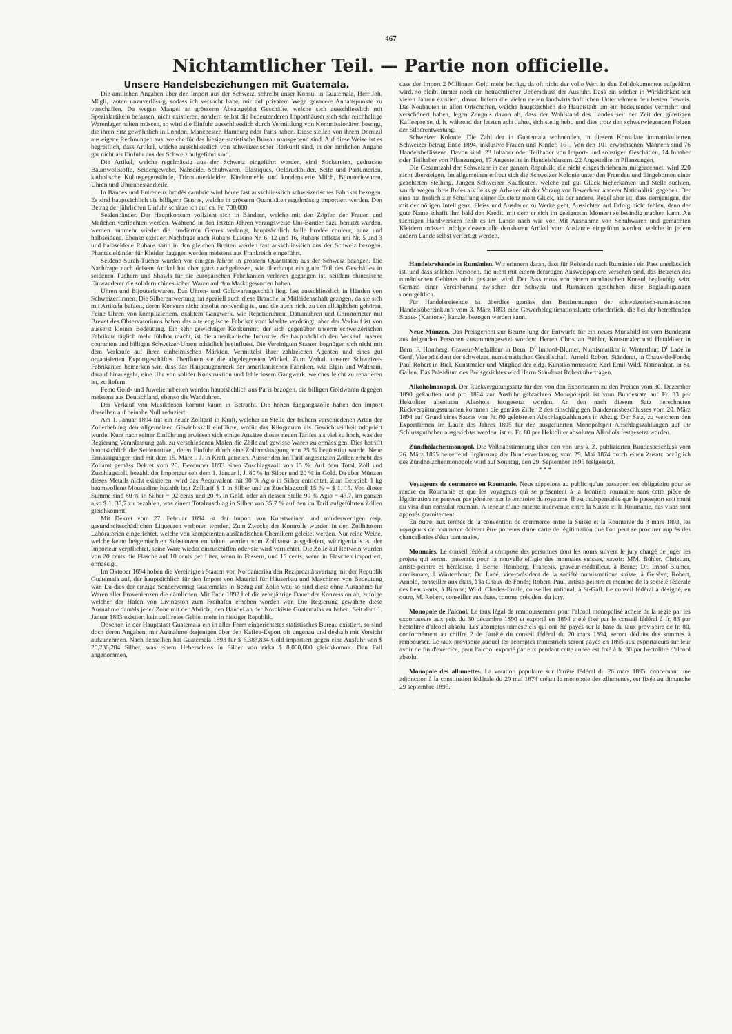467
Nichtamtlicher Teil. — Partie non officielle.
Unsere Handelsbeziehungen mit Guatemala.
Die amtlichen Angaben über den Import aus der Schweiz, schreibt unser Konsul in Guatemala, Herr Joh. Mägli, lauten unzuverlässig, sodass ich versucht habe, mir auf privatem Wege genauere Anhaltspunkte zu verschaffen. Da wegen Mangel an grösserm Absatzgebiet Geschäfte, welche sich ausschliesslich mit Spezialartikeln befassen, nicht existieren, sondern selbst die bedeutenderen Importhäuser sich sehr reichhaltige Warenlager halten müssen, so wird die Einfuhr ausschliesslich durch Vermittlung von Kommissionären besorgt, die ihren Sitz gewöhnlich in London, Manchester, Hamburg oder Paris haben. Diese stellen von ihrem Domizil aus eigene Rechnungen aus, welche für das hiesige statistische Bureau massgebend sind. Auf diese Weise ist es begreiflich, dass Artikel, welche ausschliesslich von schweizerischer Herkunft sind, in der amtlichen Angabe gar nicht als Einfuhr aus der Schweiz aufgeführt sind.
Die Artikel, welche regelmässig aus der Schweiz eingeführt werden, sind Stickereien, gedruckte Baumwollstoffe, Seidengewebe, Nähseide, Schuhwaren, Elastiques, Oeldruckbilder, Seife und Parfümerien, katholische Kultusgegenstände, Tricotunterkleider, Kindermehle und kondensierte Milch, Bijouteriewaren, Uhren und Uhrenbestandteile.
In Bandes und Entredeux brodés cambric wird heute fast ausschliesslich schweizerisches Fabrikat bezogen. Es sind hauptsächlich die billigern Genres, welche in grössern Quantitäten regelmässig importiert werden. Den Betrag der jährlichen Einfuhr schätze ich auf ca. Fr. 700,000.
Seidenbänder. Der Hauptkonsum vollzieht sich in Bändern, welche mit den Zöpfen der Frauen und Mädchen verflochten werden. Während in den letzten Jahren vorzugsweise Uni-Bänder dazu benutzt wurden, werden nunmehr wieder die brodierten Genres verlangt, hauptsächlich faille brodée couleur, ganz und halbseidene. Ebenso existiert Nachfrage nach Rubans Luisine Nr. 6, 12 und 16, Rubans taffetas uni Nr. 5 und 3 und halbseidene Rubans satin in den gleichen Breiten werden fast ausschliesslich aus der Schweiz bezogen. Phantasiebänder für Kleider dagegen werden meistens aus Frankreich eingeführt.
Seidene Surah-Tücher wurden vor einigen Jahren in grössern Quantitäten aus der Schweiz bezogen. Die Nachfrage nach deisem Artikel hat aber ganz nachgelassen, wie überhaupt ein guter Teil des Geschäftes in seidenen Tüchern und Shawls für die europäischen Fabrikanten verloren gegangen ist, seitdem chinesische Einwanderer die solidern chinesischen Waren auf den Markt geworfen haben.
Uhren und Bijouteriewaren. Das Uhren- und Goldwarengeschäft liegt fast ausschliesslich in Händen von Schweizerfirmen. Die Silberentwertung hat speziell auch diese Branche in Mitleidenschaft gezogen, da sie sich mit Artikeln befasst, deren Konsum nicht absolut notwendig ist, und die auch nicht zu den alltäglichen gehören. Feine Uhren von kompliziertem, exaktem Gangwerk, wie Repetieruhren, Datumuhren und Chronometer mit Brevet des Observatoriums haben das alte englische Fabrikat vom Markte verdrängt, aber der Verkauf ist von äusserst kleiner Bedeutung. Ein sehr gewichtiger Konkurrent, der sich gegenüber unserm schweizerischen Fabrikate täglich mehr fühlbar macht, ist die amerikanische Industrie, die hauptsächlich den Verkauf unserer couranten und billigen Schweizer-Uhren schädlich beeinflusst. Die Vereinigten Staaten begnügen sich nicht mit dem Verkaufe auf ihren einheimischen Märkten. Vermittelst ihrer zahlreichen Agenten und eines gut organisierten Exportgeschäftes überfluten sie die abgelegensten Winkel. Zum Verhalt unserer Schweizer-Fabrikanten bemerken wir, dass das Hauptaugenmerk der amerikanischen Fabriken, wie Elgin und Waltham, darauf hinausgeht, eine Uhr von solider Konstruktion und fehlerlosem Gangwerk, welches leicht zu reparieren ist, zu liefern.
Feine Gold- und Juwelierarbeiten werden hauptsächlich aus Paris bezogen, die billigen Goldwaren dagegen meistens aus Deutschland, ebenso die Wanduhren.
Der Verkauf von Musikdosen kommt kaum in Betracht. Die hohen Eingangszölle haben den Import derselben auf beinahe Null reduziert.
Am 1. Januar 1894 trat ein neuer Zolltarif in Kraft, welcher an Stelle der frühern verschiedenen Arten der Zollerhebung den allgemeinen Gewichtszoll einführte, wofür das Kilogramm als Gewichtseinheit adoptiert wurde. Kurz nach seiner Einführung erwiesen sich einige Ansätze dieses neuen Tarifes als viel zu hoch, was der Regierung Veranlassung gab, zu verschiedenen Malen die Zölle auf gewisse Waren zu ermässigen. Dies betrifft hauptsächlich die Seidenartikel, deren Einfuhr durch eine Zollermässigung von 25 % begünstigt wurde. Neue Ermässigungen sind mit dem 15. März l. J. in Kraft getreten. Ausser den im Tarif angesetzten Zöllen erhebt das Zollamt gemäss Dekret vom 20. Dezember 1893 einen Zuschlagszoll von 15 %. Auf dem Total, Zoll und Zuschlagszoll, bezahlt der Importeur seit dem 1. Januar l. J. 80 % in Silber und 20 % in Gold. Da aber Münzen dieses Metalls nicht existieren, wird das Aequivalent mit 90 % Agio in Silber entrichtet. Zum Beispiel: 1 kg baumwollene Mousseline bezahlt laut Zolltarif $ 1 in Silber und an Zuschlagszoll 15 % = $ 1. 15. Von dieser Summe sind 80 % in Silber = 92 cents und 20 % in Gold, oder an dessen Stelle 90 % Agio = 43.7, im ganzen also $ 1. 35,7 zu bezahlen, was einem Totalzuschlag in Silber von 35,7 % auf den im Tarif aufgeführten Zöllen gleichkommt.
Mit Dekret vom 27. Februar 1894 ist der Import von Kunstweinen und minderwertigen resp. gesundheitsschädlichen Liqueuren verboten worden. Zum Zwecke der Kontrolle wurden in den Zollhäusern Laboratorien eingerichtet, welche von kompetenten ausländischen Chemikern geleitet werden. Nur reine Weine, welche keine beigemischten Substanzen enthalten, werden vom Zollhause ausgeliefert, widrigenfalls ist der Importeur verpflichtet, seine Ware wieder einzuschiffen oder sie wird vernichtet. Die Zölle auf Rotwein wurden von 20 cents die Flasche auf 10 cents per Liter, wenn in Fässern, und 15 cents, wenn in Flaschen importiert, ermässigt.
Im Oktober 1894 hoben die Vereinigten Staaten von Nordamerika den Reziprozitätsvertrag mit der Republik Guatemala auf, der hauptsächlich für den Import von Material für Häuserbau und Maschinen von Bedeutung war. Da dies der einzige Sondervertrag Guatemalas in Bezug auf Zölle war, so sind diese ohne Ausnahme für Waren aller Provenienzen die nämlichen. Mit Ende 1892 lief die zehnjährige Dauer der Konzession ab, zufolge welcher der Hafen von Livingston zum Freihafen erhoben worden war. Die Regierung gewährte diese Ausnahme damals jener Zone mit der Absicht, den Handel an der Nordküste Guatemalas zu heben. Seit dem 1. Januar 1893 existiert kein zollfreies Gebiet mehr in hiesiger Republik.
Obschon in der Hauptstadt Guatemala ein in aller Form eingerichtetes statistisches Bureau existiert, so sind doch deren Angaben, mit Ausnahme derjenigen über den Kaffee-Export oft ungenau und deshalb mit Vorsicht aufzunehmen. Nach denselben hat Guatemala 1893 für $ 6,383,834 Gold importiert gegen eine Ausfuhr von $ 20,236,284 Silber, was einem Ueberschuss in Silber von zirka $ 8,000,000 gleichkommt. Den Fall angenommen,
dass der Import 2 Millionen Gold mehr beträgt, da oft nicht der volle Wert in den Zolldokumenten aufgeführt wird, so bleibt immer noch ein beträchtlicher Ueberschuss der Ausfuhr. Dass ein solcher in Wirklichkeit seit vielen Jahren existiert, davon liefern die vielen neuen landwirtschaftlichen Unternehmen den besten Beweis. Die Neubauten in allen Ortschaften, welche hauptsächlich die Hauptstadt um ein bedeutendes vermehrt und verschönert haben, legen Zeugnis davon ab, dass der Wohlstand des Landes seit der Zeit der günstigen Kaffeepreise, d. h. während der letzten acht Jahre, sich stetig hebt, und dies trotz den schwerwiegenden Folgen der Silberentwertung.
Schweizer Kolonie. Die Zahl der in Guatemala wohnenden, in diesem Konsulate immatrikulierten Schweizer betrug Ende 1894, inklusive Frauen und Kinder, 161. Von den 101 erwachsenen Männern sind 76 Handelsbeflissene. Davon sind: 23 Inhaber oder Teilhaber von Import- und sonstigen Geschäften, 14 Inhaber oder Teilhaber von Pflanzungen, 17 Angestellte in Handelshäusern, 22 Angestellte in Pflanzungen.
Die Gesamtzahl der Schweizer in der ganzen Republik, die nicht eingeschriebenen mitgerechnet, wird 220 nicht übersteigen. Im allgemeinen erfreut sich die Schweizer Kolonie unter den Fremden und Eingebornen einer geachteten Stellung. Jungen Schweizer Kaufleuten, welche auf gut Glück hieherkamen und Stelle suchten, wurde wegen ihres Rufes als fleissige Arbeiter oft der Vorzug vor Bewerbern anderer Nationalität gegeben. Der eine hat freilich zur Schaffung seiner Existenz mehr Glück, als der andere. Regel aber ist, dass demjenigen, der mit der nötigen Intelligenz, Fleiss und Ausdauer zu Werke geht, Aussichten auf Erfolg nicht fehlen, denn der gute Name schafft ihm bald den Kredit, mit dem er sich im geeigneten Moment selbständig machen kann. An tüchtigen Handwerkern fehlt es im Lande nach wie vor. Mit Ausnahme von Schuhwaren und gemachten Kleidern müssen infolge dessen alle denkbaren Artikel vom Auslande eingeführt werden, welche in jedem andern Lande selbst verfertigt werden.
Handelsreisende in Rumänien. Wir erinnern daran, dass für Reisende nach Rumänien ein Pass unerlässlich ist, und dass solchen Personen, die nicht mit einem derartigen Ausweispapiere versehen sind, das Betreten des rumänischen Gebietes nicht gestattet wird. Der Pass muss von einem rumänischen Konsul beglaubigt sein. Gemäss einer Vereinbarung zwischen der Schweiz und Rumänien geschehen diese Beglaubigungen unentgeltlich.
Für Handelsreisende ist überdies gemäss den Bestimmungen der schweizerisch-rumänischen Handelsübereinkunft vom 3. März 1893 eine Gewerbelegitimationskarte erforderlich, die bei der betreffenden Staats- (Kantons-) kanzlei bezogen werden kann.
Neue Münzen. Das Preisgericht zur Beurteilung der Entwürfe für ein neues Münzbild ist vom Bundesrat aus folgenden Personen zusammengesetzt worden: Herren Christian Bühler, Kunstmaler und Heraldiker in Bern, F. Homberg, Graveur-Medailleur in Bern; D<sup>r</sup> Imhoof-Blumer, Numismatiker in Winterthur; D<sup>r</sup> Ladé in Genf, Vizepräsident der schweizer. numismatischen Gesellschaft; Arnold Robert, Ständerat, in Chaux-de-Fonds; Paul Robert in Biel, Kunstmaler und Mitglied der eidg. Kunstkommission; Karl Emil Wild, Nationalrat, in St. Gallen. Das Präsidium des Preisgerichtes wird Herrn Ständerat Robert übertragen.
Alkoholmonopol. Der Rückvergütungssatz für den von den Exporteuren zu den Preisen vom 30. Dezember 1890 gekauften und pro 1894 zur Ausfuhr gebrachten Monopolsprit ist vom Bundesrate auf Fr. 83 per Hektoliter absoluten Alkohols festgesetzt worden. An den nach diesem Satz berechneten Rückvergütungssummen kommen die gemäss Ziffer 2 des einschlägigen Bundesratsbeschlusses vom 20. März 1894 auf Grund eines Satzes von Fr. 80 geleisteten Abschlagszahlungen in Abzug. Der Satz, zu welchem den Exportfirmen im Laufe des Jahres 1895 für den ausgeführten Monopolsprit Abschlagszahlungen auf ihr Schlussguthaben ausgerichtet werden, ist zu Fr. 80 per Hektoliter absoluten Alkohols festgesetzt worden.
Zündhölzchenmonopol. Die Volksabstimmung über den von uns s. Z. publizierten Bundesbeschluss vom 26. März 1895 betreffend Ergänzung der Bundesverfassung vom 29. Mai 1874 durch einen Zusatz bezüglich des Zündhölzchenmonopols wird auf Sonntag, den 29. September 1895 festgesetzt.
* * *
Voyageurs de commerce en Roumanie. Nous rappelons au public qu'un passeport est obligatoire pour se rendre en Roumanie et que les voyageurs qui se présentent à la frontière roumaine sans cette pièce de légitimation ne peuvent pas pénétrer sur le territoire du royaume. Il est indispensable que le passeport soit muni du visa d'un consulat roumain. A teneur d'une entente intervenue entre la Suisse et la Roumanie, ces visas sont apposés gratuitement.
En outre, aux termes de la convention de commerce entre la Suisse et la Roumanie du 3 mars 1893, les voyageurs de commerce doivent être porteurs d'une carte de légitimation que l'on peut se procurer auprès des chancelleries d'état cantonales.
Monnaies. Le conseil fédéral a composé des personnes dont les noms suivent le jury chargé de juger les projets qui seront présentés pour la nouvelle effigie des monnaies suisses, savoir: MM. Bühler, Christian, artiste-peintre et héraldiste, à Berne; Homberg, François, graveur-médailleur, à Berne; Dr. Imhof-Blumer, numismate, à Winterthour; Dr. Ladé, vice-président de la société numismatique suisse, à Genève; Robert, Arnold, conseiller aux états, à la Chaux-de-Fonds; Robert, Paul, artiste-peintre et membre de la société fédérale des beaux-arts, à Bienne; Wild, Charles-Emile, conseiller national, à St-Gall. Le conseil fédéral a désigné, en outre, M. Robert, conseiller aux états, comme président du jury.
Monopole de l'alcool. Le taux légal de remboursement pour l'alcool monopolisé acheté de la régie par les exportateurs aux prix du 30 décembre 1890 et exporté en 1894 a été fixé par le conseil fédéral à fr. 83 par hectolitre d'alcool absolu. Les acomptes trimestriels qui ont été payés sur la base du taux provisoire de fr. 80, conformément au chiffre 2 de l'arrêté du conseil fédéral du 20 mars 1894, seront déduits des sommes à rembourser. Le taux provisoire auquel les acomptes trimestriels seront payés en 1895 aux exportateurs sur leur avoir de fin d'exercice, pour l'alcool exporté par eux pendant cette année est fixé à fr. 80 par hectolitre d'alcool absolu.
Monopole des allumettes. La votation populaire sur l'arrêté fédéral du 26 mars 1895, concernant une adjonction à la constitution fédérale du 29 mai 1874 créant le monopole des allumettes, est fixée au dimanche 29 septembre 1895.